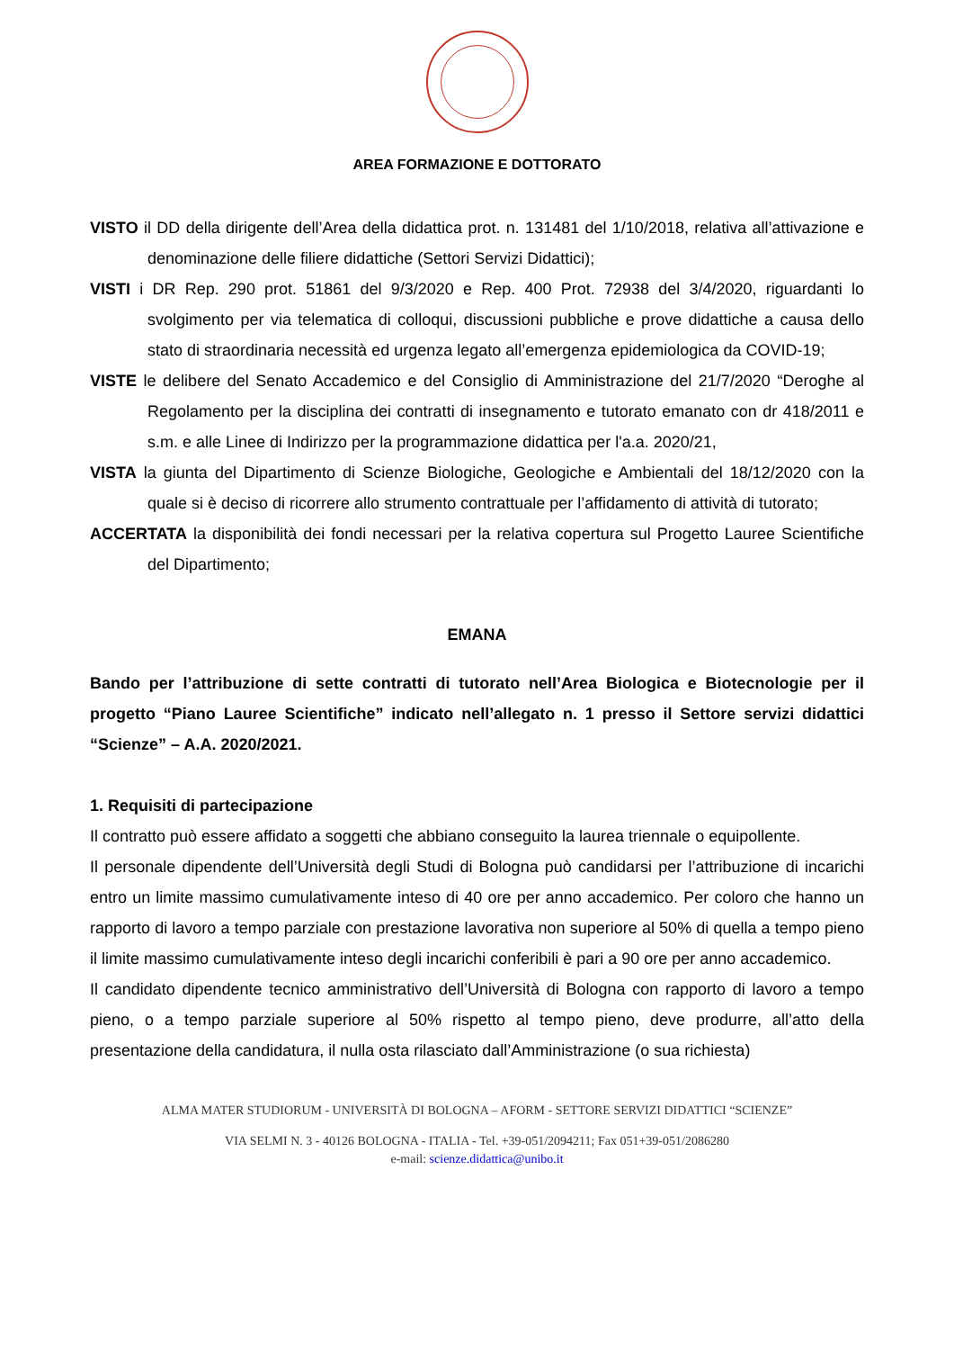AREA FORMAZIONE E DOTTORATO
VISTO il DD della dirigente dell’Area della didattica prot. n. 131481 del 1/10/2018, relativa all’attivazione e denominazione delle filiere didattiche (Settori Servizi Didattici);
VISTI i DR Rep. 290 prot. 51861 del 9/3/2020 e Rep. 400 Prot. 72938 del 3/4/2020, riguardanti lo svolgimento per via telematica di colloqui, discussioni pubbliche e prove didattiche a causa dello stato di straordinaria necessità ed urgenza legato all’emergenza epidemiologica da COVID-19;
VISTE le delibere del Senato Accademico e del Consiglio di Amministrazione del 21/7/2020 “Deroghe al Regolamento per la disciplina dei contratti di insegnamento e tutorato emanato con dr 418/2011 e s.m. e alle Linee di Indirizzo per la programmazione didattica per l'a.a. 2020/21,
VISTA la giunta del Dipartimento di Scienze Biologiche, Geologiche e Ambientali del 18/12/2020 con la quale si è deciso di ricorrere allo strumento contrattuale per l’affidamento di attività di tutorato;
ACCERTATA la disponibilità dei fondi necessari per la relativa copertura sul Progetto Lauree Scientifiche del Dipartimento;
EMANA
Bando per l’attribuzione di sette contratti di tutorato nell’Area Biologica e Biotecnologie per il progetto “Piano Lauree Scientifiche” indicato nell’allegato n. 1 presso il Settore servizi didattici “Scienze” – A.A. 2020/2021.
1. Requisiti di partecipazione
Il contratto può essere affidato a soggetti che abbiano conseguito la laurea triennale o equipollente.
Il personale dipendente dell’Università degli Studi di Bologna può candidarsi per l’attribuzione di incarichi entro un limite massimo cumulativamente inteso di 40 ore per anno accademico. Per coloro che hanno un rapporto di lavoro a tempo parziale con prestazione lavorativa non superiore al 50% di quella a tempo pieno il limite massimo cumulativamente inteso degli incarichi conferibili è pari a 90 ore per anno accademico.
Il candidato dipendente tecnico amministrativo dell’Università di Bologna con rapporto di lavoro a tempo pieno, o a tempo parziale superiore al 50% rispetto al tempo pieno, deve produrre, all’atto della presentazione della candidatura, il nulla osta rilasciato dall’Amministrazione (o sua richiesta)
ALMA MATER STUDIORUM - UNIVERSITÀ DI BOLOGNA – AFORM - SETTORE SERVIZI DIDATTICI “SCIENZE”
VIA SELMI N. 3 - 40126 BOLOGNA - ITALIA - Tel. +39-051/2094211; Fax 051+39-051/2086280
e-mail: scienze.didattica@unibo.it